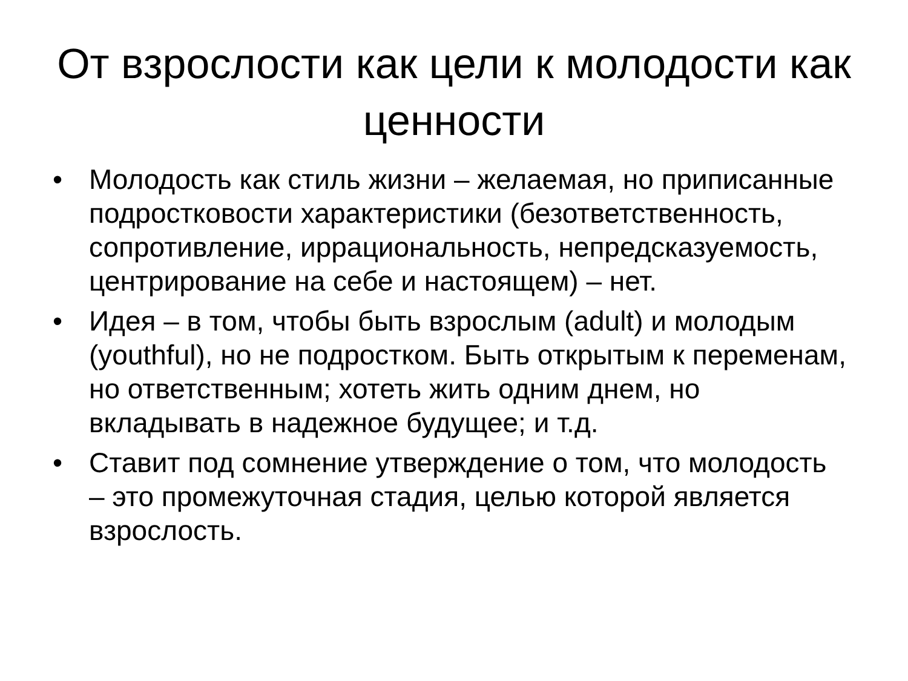От взрослости как цели к молодости как ценности
• Молодость как стиль жизни – желаемая, но приписанные подростковости характеристики (безответственность, сопротивление, иррациональность, непредсказуемость, центрирование на себе и настоящем) – нет.
• Идея – в том, чтобы быть взрослым (adult) и молодым (youthful), но не подростком. Быть открытым к переменам, но ответственным; хотеть жить одним днем, но вкладывать в надежное будущее; и т.д.
• Ставит под сомнение утверждение о том, что молодость – это промежуточная стадия, целью которой является взрослость.